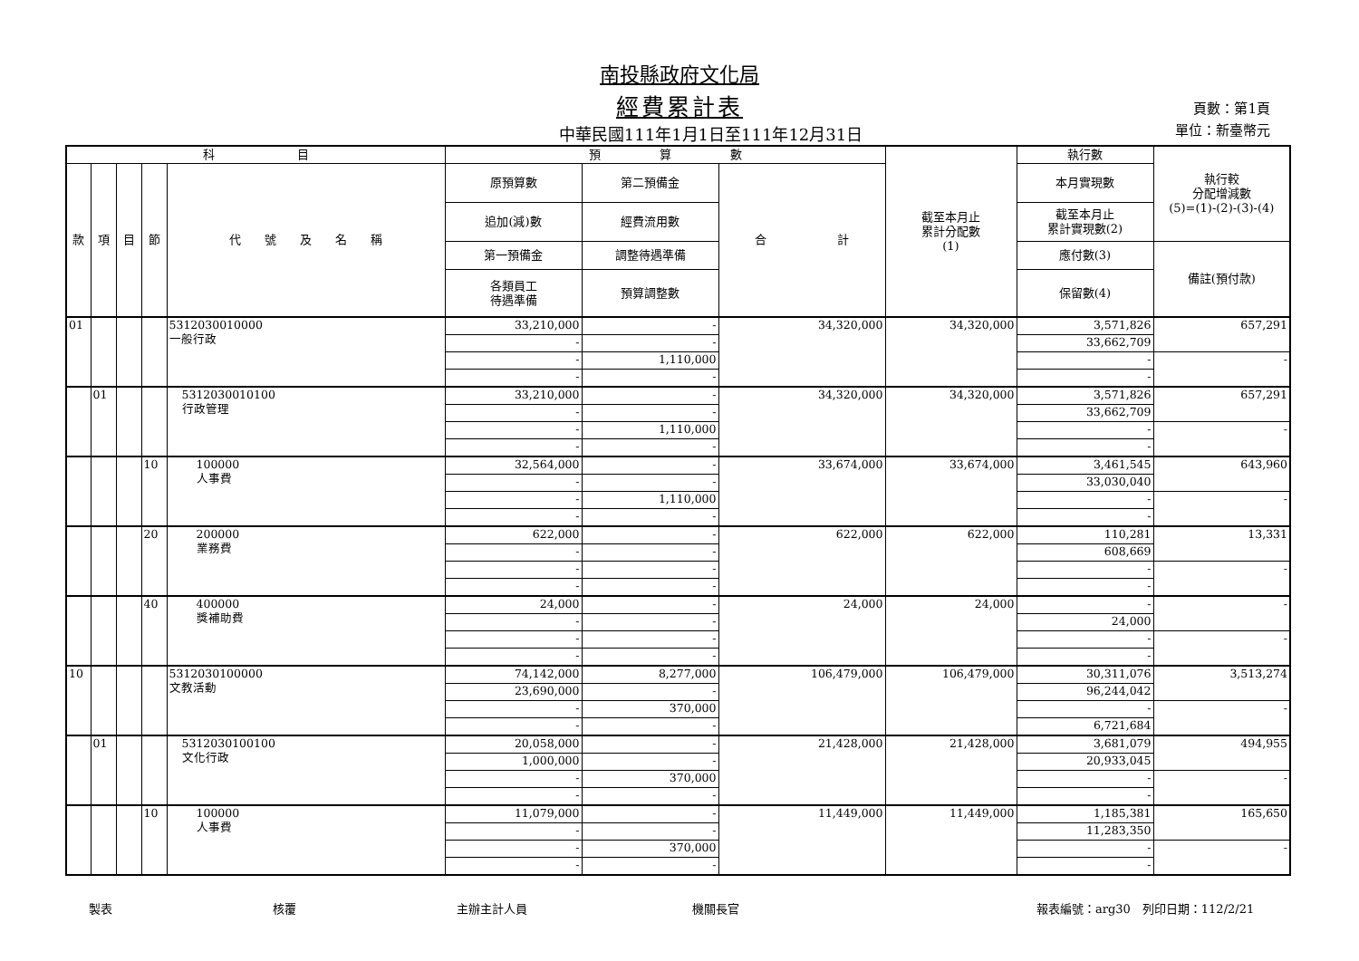南投縣政府文化局
經費累計表
中華民國111年1月1日至111年12月31日
頁數：第1頁
單位：新臺幣元
| 科 目 | | | | | 預 算 數 | | | 截至本月止 累計分配數 (1) | 執行數 | 執行較 分配增減數 (5)=(1)-(2)-(3)-(4) |
| --- | --- | --- | --- | --- | --- | --- | --- | --- | --- | --- |
| 款 | 項 | 目 | 節 | 代 號 及 名 稱 | 原預算數 | 第二預備金 | 合 計 | | 本月實現數 | |
| | | | | | 追加(減)數 | 經費流用數 | | | 截至本月止 累計實現數(2) | |
| | | | | | 第一預備金 | 調整待遇準備 | | | 應付數(3) | 備註(預付款) |
| | | | | | 各類員工 待遇準備 | 預算調整數 | | | 保留數(4) | |
| 01 | | | | 5312030010000 一般行政 | 33,210,000 | - | 34,320,000 | 34,320,000 | 3,571,826 | 657,291 |
| | | | | | - | - | | | 33,662,709 | |
| | | | | | - | 1,110,000 | | | - | - |
| | | | | | - | - | | | - | |
| | 01 | | | 5312030010100 行政管理 | 33,210,000 | - | 34,320,000 | 34,320,000 | 3,571,826 | 657,291 |
| | | | | | - | - | | | 33,662,709 | |
| | | | | | - | 1,110,000 | | | - | - |
| | | | | | - | - | | | - | |
| | | | 10 | 100000 人事費 | 32,564,000 | - | 33,674,000 | 33,674,000 | 3,461,545 | 643,960 |
| | | | | | - | - | | | 33,030,040 | |
| | | | | | - | 1,110,000 | | | - | - |
| | | | | | - | - | | | - | |
| | | | 20 | 200000 業務費 | 622,000 | - | 622,000 | 622,000 | 110,281 | 13,331 |
| | | | | | - | - | | | 608,669 | |
| | | | | | - | - | | | - | - |
| | | | | | - | - | | | - | |
| | | | 40 | 400000 獎補助費 | 24,000 | - | 24,000 | 24,000 | - | - |
| | | | | | - | - | | | 24,000 | |
| | | | | | - | - | | | - | - |
| | | | | | - | - | | | - | |
| 10 | | | | 5312030100000 文教活動 | 74,142,000 | 8,277,000 | 106,479,000 | 106,479,000 | 30,311,076 | 3,513,274 |
| | | | | | 23,690,000 | - | | | 96,244,042 | |
| | | | | | - | 370,000 | | | - | - |
| | | | | | - | - | | | 6,721,684 | |
| | 01 | | | 5312030100100 文化行政 | 20,058,000 | - | 21,428,000 | 21,428,000 | 3,681,079 | 494,955 |
| | | | | | 1,000,000 | - | | | 20,933,045 | |
| | | | | | - | 370,000 | | | - | - |
| | | | | | - | - | | | - | |
| | | | 10 | 100000 人事費 | 11,079,000 | - | 11,449,000 | 11,449,000 | 1,185,381 | 165,650 |
| | | | | | - | - | | | 11,283,350 | |
| | | | | | - | 370,000 | | | - | - |
| | | | | | - | - | | | - | |
製表 核覆 主辦主計人員 機關長官 報表編號：arg30　列印日期：112/2/21